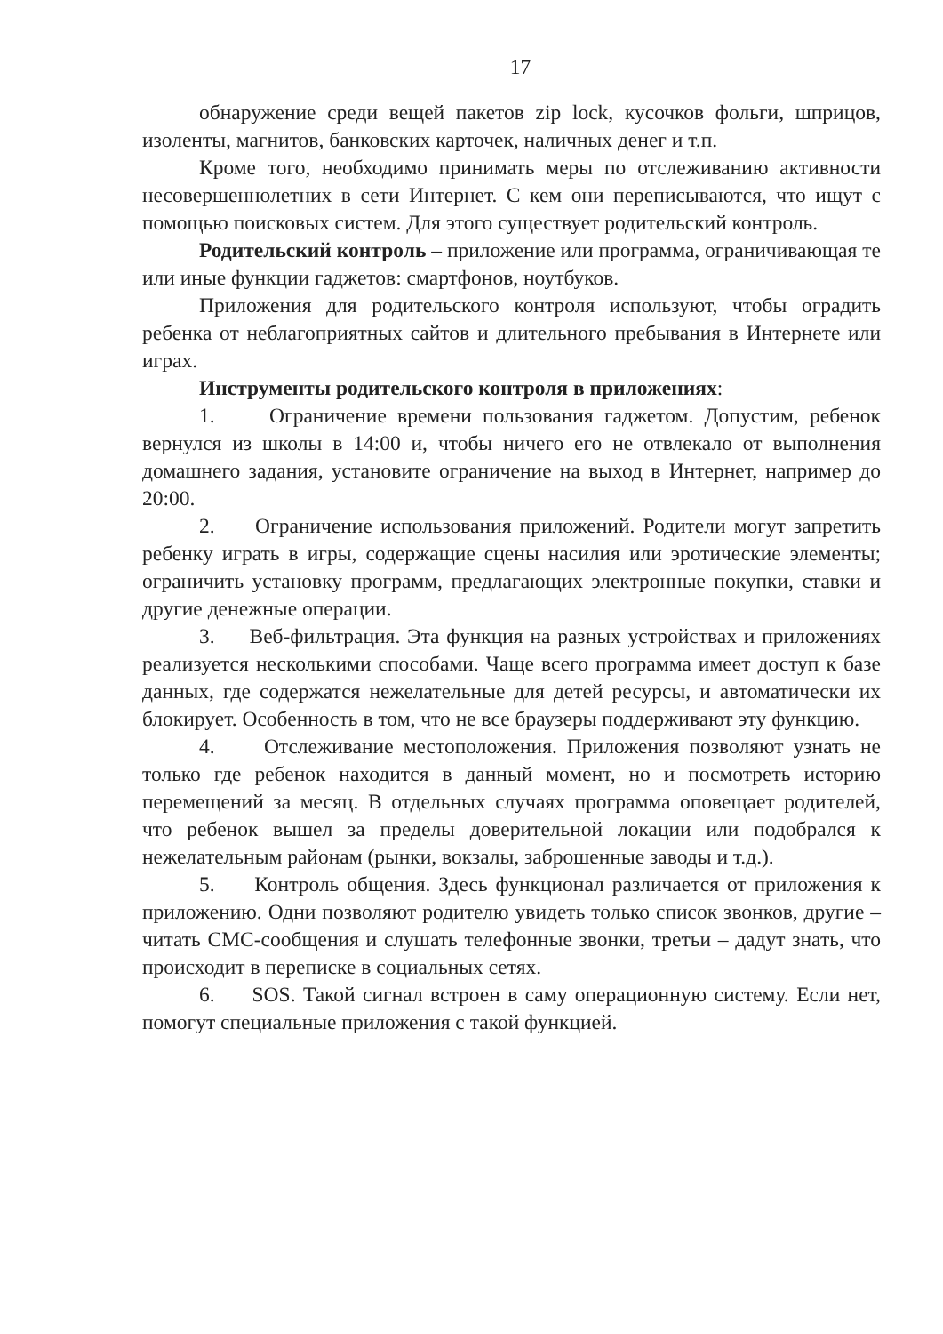17
обнаружение среди вещей пакетов zip lock, кусочков фольги, шприцов, изоленты, магнитов, банковских карточек, наличных денег и т.п.
Кроме того, необходимо принимать меры по отслеживанию активности несовершеннолетних в сети Интернет. С кем они переписываются, что ищут с помощью поисковых систем. Для этого существует родительский контроль.
Родительский контроль – приложение или программа, ограничивающая те или иные функции гаджетов: смартфонов, ноутбуков.
Приложения для родительского контроля используют, чтобы оградить ребенка от неблагоприятных сайтов и длительного пребывания в Интернете или играх.
Инструменты родительского контроля в приложениях:
1. Ограничение времени пользования гаджетом. Допустим, ребенок вернулся из школы в 14:00 и, чтобы ничего его не отвлекало от выполнения домашнего задания, установите ограничение на выход в Интернет, например до 20:00.
2. Ограничение использования приложений. Родители могут запретить ребенку играть в игры, содержащие сцены насилия или эротические элементы; ограничить установку программ, предлагающих электронные покупки, ставки и другие денежные операции.
3. Веб-фильтрация. Эта функция на разных устройствах и приложениях реализуется несколькими способами. Чаще всего программа имеет доступ к базе данных, где содержатся нежелательные для детей ресурсы, и автоматически их блокирует. Особенность в том, что не все браузеры поддерживают эту функцию.
4. Отслеживание местоположения. Приложения позволяют узнать не только где ребенок находится в данный момент, но и посмотреть историю перемещений за месяц. В отдельных случаях программа оповещает родителей, что ребенок вышел за пределы доверительной локации или подобрался к нежелательным районам (рынки, вокзалы, заброшенные заводы и т.д.).
5. Контроль общения. Здесь функционал различается от приложения к приложению. Одни позволяют родителю увидеть только список звонков, другие – читать СМС-сообщения и слушать телефонные звонки, третьи – дадут знать, что происходит в переписке в социальных сетях.
6. SOS. Такой сигнал встроен в саму операционную систему. Если нет, помогут специальные приложения с такой функцией.